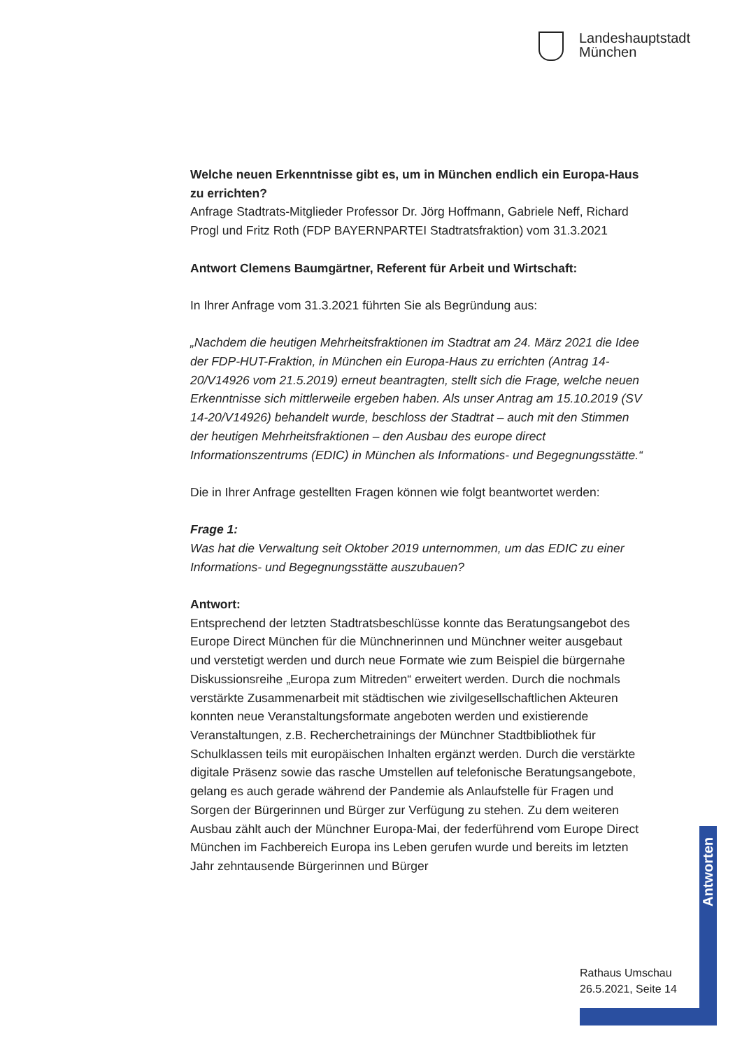Landeshauptstadt
München
Welche neuen Erkenntnisse gibt es, um in München endlich ein Europa-Haus zu errichten?
Anfrage Stadtrats-Mitglieder Professor Dr. Jörg Hoffmann, Gabriele Neff, Richard Progl und Fritz Roth (FDP BAYERNPARTEI Stadtratsfraktion) vom 31.3.2021
Antwort Clemens Baumgärtner, Referent für Arbeit und Wirtschaft:
In Ihrer Anfrage vom 31.3.2021 führten Sie als Begründung aus:
„Nachdem die heutigen Mehrheitsfraktionen im Stadtrat am 24. März 2021 die Idee der FDP-HUT-Fraktion, in München ein Europa-Haus zu errichten (Antrag 14-20/V14926 vom 21.5.2019) erneut beantragten, stellt sich die Frage, welche neuen Erkenntnisse sich mittlerweile ergeben haben. Als unser Antrag am 15.10.2019 (SV 14-20/V14926) behandelt wurde, beschloss der Stadtrat – auch mit den Stimmen der heutigen Mehrheitsfraktionen – den Ausbau des europe direct Informationszentrums (EDIC) in München als Informations- und Begegnungsstätte.“
Die in Ihrer Anfrage gestellten Fragen können wie folgt beantwortet werden:
Frage 1:
Was hat die Verwaltung seit Oktober 2019 unternommen, um das EDIC zu einer Informations- und Begegnungsstätte auszubauen?
Antwort:
Entsprechend der letzten Stadtratsbeschlüsse konnte das Beratungsangebot des Europe Direct München für die Münchnerinnen und Münchner weiter ausgebaut und verstetigt werden und durch neue Formate wie zum Beispiel die bürgernahe Diskussionsreihe „Europa zum Mitreden“ erweitert werden. Durch die nochmals verstärkte Zusammenarbeit mit städtischen wie zivilgesellschaftlichen Akteuren konnten neue Veranstaltungsformate angeboten werden und existierende Veranstaltungen, z.B. Recherchetrainings der Münchner Stadtbibliothek für Schulklassen teils mit europäischen Inhalten ergänzt werden. Durch die verstärkte digitale Präsenz sowie das rasche Umstellen auf telefonische Beratungsangebote, gelang es auch gerade während der Pandemie als Anlaufstelle für Fragen und Sorgen der Bürgerinnen und Bürger zur Verfügung zu stehen. Zu dem weiteren Ausbau zählt auch der Münchner Europa-Mai, der federführend vom Europe Direct München im Fachbereich Europa ins Leben gerufen wurde und bereits im letzten Jahr zehntausende Bürgerinnen und Bürger
Antworten
Rathaus Umschau
26.5.2021, Seite 14